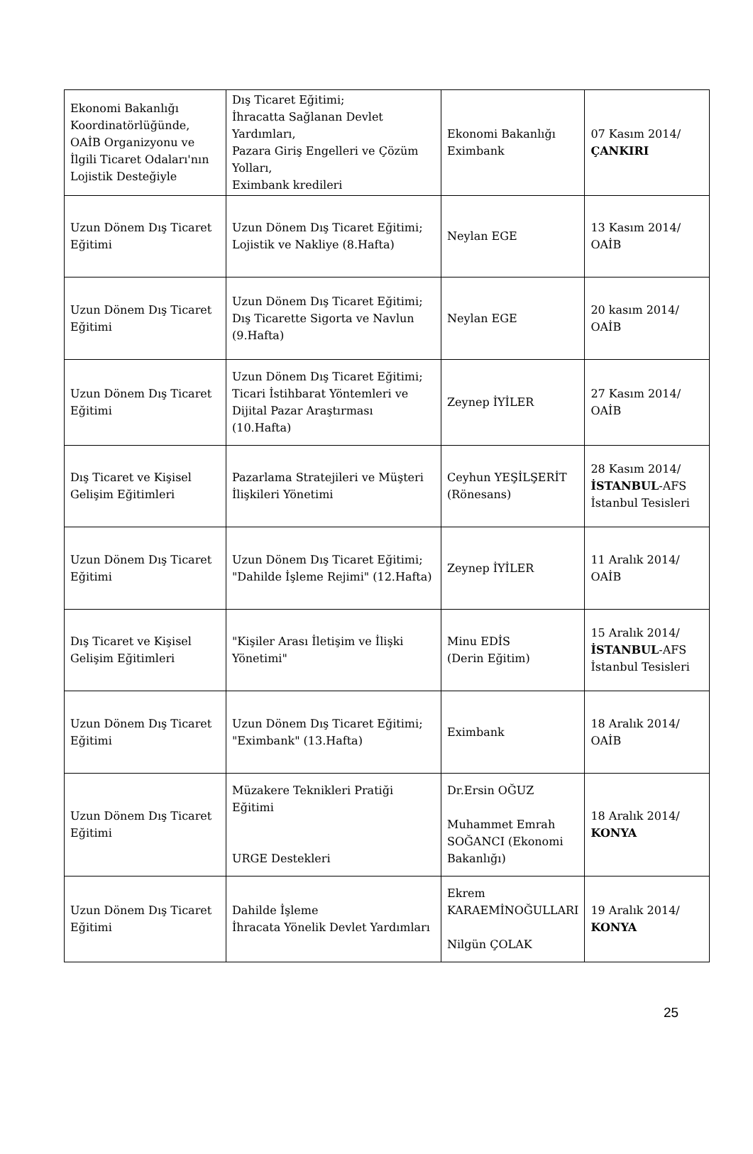| Ekonomi Bakanlığı Koordinatörlüğünde, OAİB Organizyonu ve İlgili Ticaret Odaları'nın Lojistik Desteğiyle | Dış Ticaret Eğitimi; İhracatta Sağlanan Devlet Yardımları, Pazara Giriş Engelleri ve Çözüm Yolları, Eximbank kredileri | Ekonomi Bakanlığı Eximbank | 07 Kasım 2014/ ÇANKIRI |
| Uzun Dönem Dış Ticaret Eğitimi | Uzun Dönem Dış Ticaret Eğitimi; Lojistik ve Nakliye (8.Hafta) | Neylan EGE | 13 Kasım 2014/ OAİB |
| Uzun Dönem Dış Ticaret Eğitimi | Uzun Dönem Dış Ticaret Eğitimi; Dış Ticarette Sigorta ve Navlun (9.Hafta) | Neylan EGE | 20 kasım 2014/ OAİB |
| Uzun Dönem Dış Ticaret Eğitimi | Uzun Dönem Dış Ticaret Eğitimi; Ticari İstihbarat Yöntemleri ve Dijital Pazar Araştırması (10.Hafta) | Zeynep İYİLER | 27 Kasım 2014/ OAİB |
| Dış Ticaret ve Kişisel Gelişim Eğitimleri | Pazarlama Stratejileri ve Müşteri İlişkileri Yönetimi | Ceyhun YEŞİLŞERİT (Rönesans) | 28 Kasım 2014/ İSTANBUL -AFS İstanbul Tesisleri |
| Uzun Dönem Dış Ticaret Eğitimi | Uzun Dönem Dış Ticaret Eğitimi; "Dahilde İşleme Rejimi" (12.Hafta) | Zeynep İYİLER | 11 Aralık 2014/ OAİB |
| Dış Ticaret ve Kişisel Gelişim Eğitimleri | "Kişiler Arası İletişim ve İlişki Yönetimi" | Minu EDİS (Derin Eğitim) | 15 Aralık 2014/ İSTANBUL -AFS İstanbul Tesisleri |
| Uzun Dönem Dış Ticaret Eğitimi | Uzun Dönem Dış Ticaret Eğitimi; "Eximbank" (13.Hafta) | Eximbank | 18 Aralık 2014/ OAİB |
| Uzun Dönem Dış Ticaret Eğitimi | Müzakere Teknikleri Pratiği Eğitimi URGE Destekleri | Dr.Ersin OĞUZ Muhammet Emrah SOĞANCI (Ekonomi Bakanlığı) | 18 Aralık 2014/ KONYA |
| Uzun Dönem Dış Ticaret Eğitimi | Dahilde İşleme İhracata Yönelik Devlet Yardımları | Ekrem KARAEMİNOĞULLARI Nilgün ÇOLAK | 19 Aralık 2014/ KONYA |
25